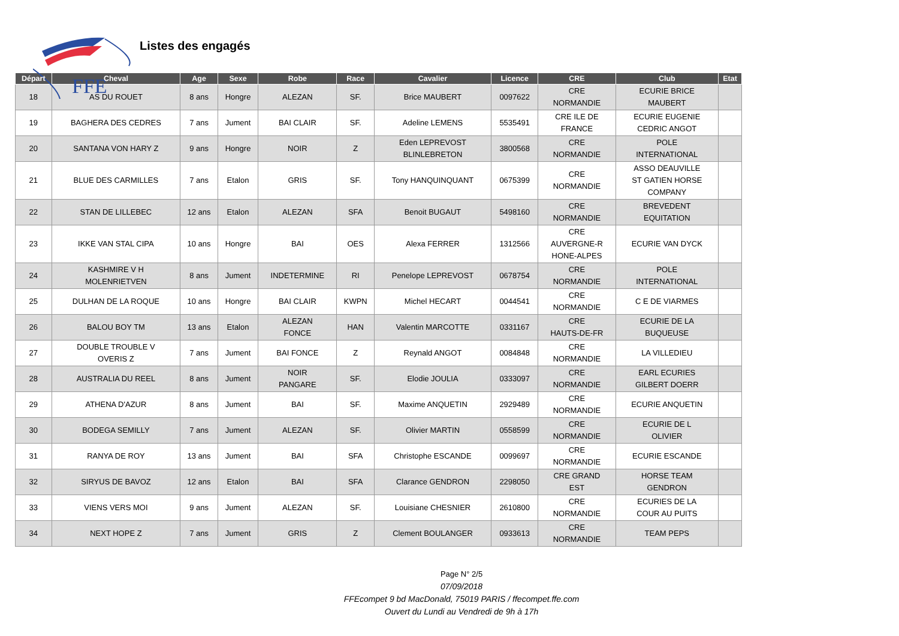FFE
Listes des engagés
| Départ | Cheval | Age | Sexe | Robe | Race | Cavalier | Licence | CRE | Club | Etat |
| --- | --- | --- | --- | --- | --- | --- | --- | --- | --- | --- |
| 18 | AS DU ROUET | 8 ans | Hongre | ALEZAN | SF. | Brice MAUBERT | 0097622 | CRE NORMANDIE | ECURIE BRICE MAUBERT | |
| 19 | BAGHERA DES CEDRES | 7 ans | Jument | BAI CLAIR | SF. | Adeline LEMENS | 5535491 | CRE ILE DE FRANCE | ECURIE EUGENIE CEDRIC ANGOT | |
| 20 | SANTANA VON HARY Z | 9 ans | Hongre | NOIR | Z | Eden LEPREVOST BLINLEBRETON | 3800568 | CRE NORMANDIE | POLE INTERNATIONAL | |
| 21 | BLUE DES CARMILLES | 7 ans | Etalon | GRIS | SF. | Tony HANQUINQUANT | 0675399 | CRE NORMANDIE | ASSO DEAUVILLE ST GATIEN HORSE COMPANY | |
| 22 | STAN DE LILLEBEC | 12 ans | Etalon | ALEZAN | SFA | Benoit BUGAUT | 5498160 | CRE NORMANDIE | BREVEDENT EQUITATION | |
| 23 | IKKE VAN STAL CIPA | 10 ans | Hongre | BAI | OES | Alexa FERRER | 1312566 | CRE AUVERGNE-R HONE-ALPES | ECURIE VAN DYCK | |
| 24 | KASHMIRE V H MOLENRIETVEN | 8 ans | Jument | INDETERMINE | RI | Penelope LEPREVOST | 0678754 | CRE NORMANDIE | POLE INTERNATIONAL | |
| 25 | DULHAN DE LA ROQUE | 10 ans | Hongre | BAI CLAIR | KWPN | Michel HECART | 0044541 | CRE NORMANDIE | C E DE VIARMES | |
| 26 | BALOU BOY TM | 13 ans | Etalon | ALEZAN FONCE | HAN | Valentin MARCOTTE | 0331167 | CRE HAUTS-DE-FR | ECURIE DE LA BUQUEUSE | |
| 27 | DOUBLE TROUBLE V OVERIS Z | 7 ans | Jument | BAI FONCE | Z | Reynald ANGOT | 0084848 | CRE NORMANDIE | LA VILLEDIEU | |
| 28 | AUSTRALIA DU REEL | 8 ans | Jument | NOIR PANGARE | SF. | Elodie JOULIA | 0333097 | CRE NORMANDIE | EARL ECURIES GILBERT DOERR | |
| 29 | ATHENA D'AZUR | 8 ans | Jument | BAI | SF. | Maxime ANQUETIN | 2929489 | CRE NORMANDIE | ECURIE ANQUETIN | |
| 30 | BODEGA SEMILLY | 7 ans | Jument | ALEZAN | SF. | Olivier MARTIN | 0558599 | CRE NORMANDIE | ECURIE DE L OLIVIER | |
| 31 | RANYA DE ROY | 13 ans | Jument | BAI | SFA | Christophe ESCANDE | 0099697 | CRE NORMANDIE | ECURIE ESCANDE | |
| 32 | SIRYUS DE BAVOZ | 12 ans | Etalon | BAI | SFA | Clarance GENDRON | 2298050 | CRE GRAND EST | HORSE TEAM GENDRON | |
| 33 | VIENS VERS MOI | 9 ans | Jument | ALEZAN | SF. | Louisiane CHESNIER | 2610800 | CRE NORMANDIE | ECURIES DE LA COUR AU PUITS | |
| 34 | NEXT HOPE Z | 7 ans | Jument | GRIS | Z | Clement BOULANGER | 0933613 | CRE NORMANDIE | TEAM PEPS | |
Page N° 2/5
07/09/2018
FFEcompet 9 bd MacDonald, 75019 PARIS / ffecompet.ffe.com
Ouvert du Lundi au Vendredi de 9h à 17h